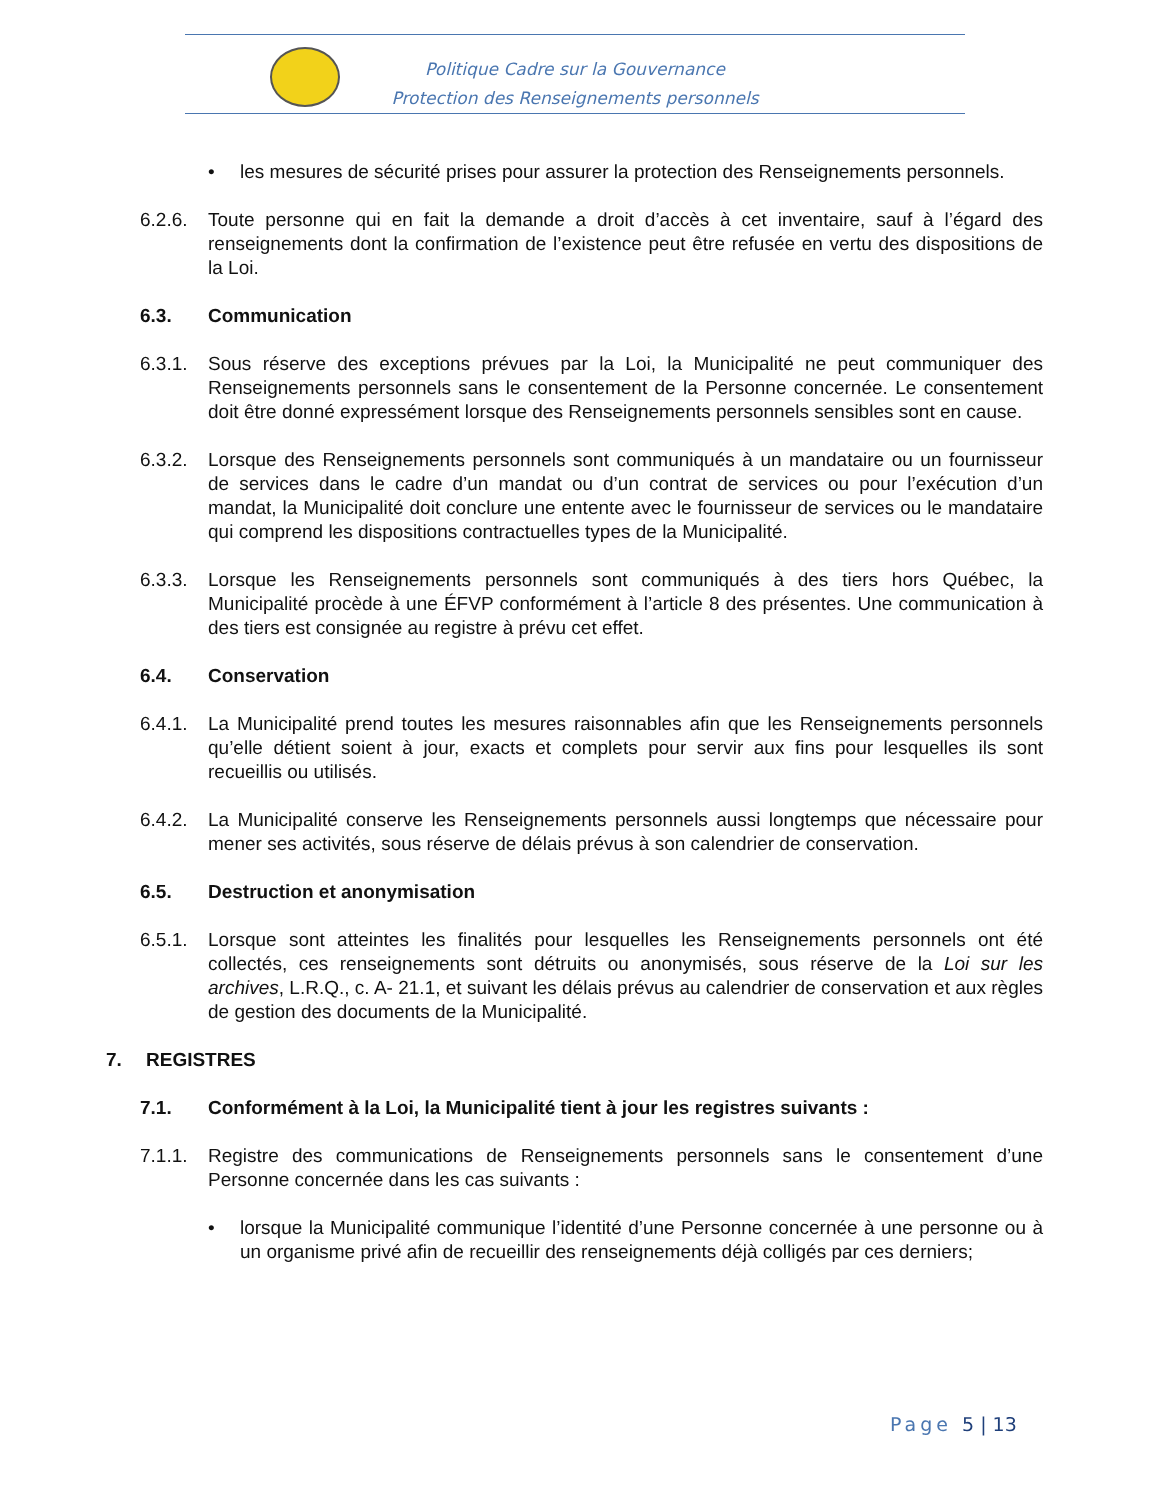Politique Cadre sur la Gouvernance
Protection des Renseignements personnels
• les mesures de sécurité prises pour assurer la protection des Renseignements personnels.
6.2.6. Toute personne qui en fait la demande a droit d’accès à cet inventaire, sauf à l’égard des renseignements dont la confirmation de l’existence peut être refusée en vertu des dispositions de la Loi.
6.3. Communication
6.3.1. Sous réserve des exceptions prévues par la Loi, la Municipalité ne peut communiquer des Renseignements personnels sans le consentement de la Personne concernée. Le consentement doit être donné expressément lorsque des Renseignements personnels sensibles sont en cause.
6.3.2. Lorsque des Renseignements personnels sont communiqués à un mandataire ou un fournisseur de services dans le cadre d’un mandat ou d’un contrat de services ou pour l’exécution d’un mandat, la Municipalité doit conclure une entente avec le fournisseur de services ou le mandataire qui comprend les dispositions contractuelles types de la Municipalité.
6.3.3. Lorsque les Renseignements personnels sont communiqués à des tiers hors Québec, la Municipalité procède à une ÉFVP conformément à l’article 8 des présentes. Une communication à des tiers est consignée au registre à prévu cet effet.
6.4. Conservation
6.4.1. La Municipalité prend toutes les mesures raisonnables afin que les Renseignements personnels qu’elle détient soient à jour, exacts et complets pour servir aux fins pour lesquelles ils sont recueillis ou utilisés.
6.4.2. La Municipalité conserve les Renseignements personnels aussi longtemps que nécessaire pour mener ses activités, sous réserve de délais prévus à son calendrier de conservation.
6.5. Destruction et anonymisation
6.5.1. Lorsque sont atteintes les finalités pour lesquelles les Renseignements personnels ont été collectés, ces renseignements sont détruits ou anonymisés, sous réserve de la Loi sur les archives, L.R.Q., c. A- 21.1, et suivant les délais prévus au calendrier de conservation et aux règles de gestion des documents de la Municipalité.
7. REGISTRES
7.1. Conformément à la Loi, la Municipalité tient à jour les registres suivants :
7.1.1. Registre des communications de Renseignements personnels sans le consentement d’une Personne concernée dans les cas suivants :
• lorsque la Municipalité communique l’identité d’une Personne concernée à une personne ou à un organisme privé afin de recueillir des renseignements déjà colligés par ces derniers;
Page 5 | 13